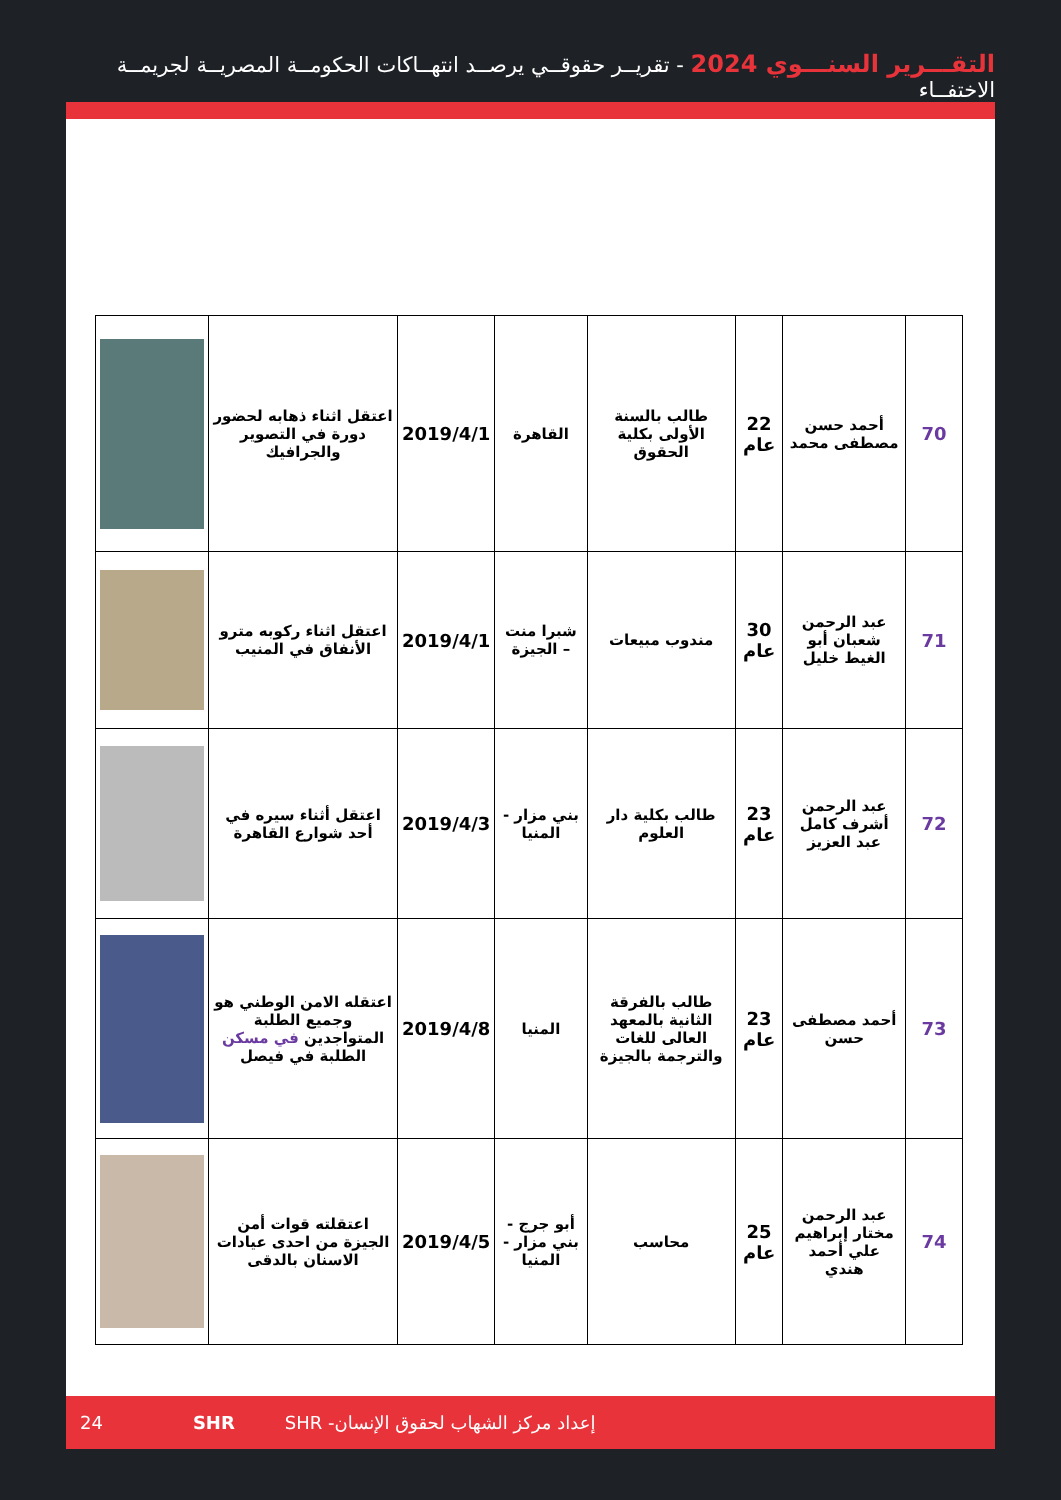التقـــرير السنـــوي 2024 - تقريــر حقوقــي يرصــد انتهــاكات الحكومــة المصريــة لجريمــة الاختفــاء
| 70 | أحمد حسن مصطفى محمد | 22 عام | طالب بالسنة الأولى بكلية الحقوق | القاهرة | 2019/4/1 | اعتقل اثناء ذهابه لحضور دورة في التصوير والجرافيك | |
| 71 | عبد الرحمن شعبان أبو الغيط خليل | 30 عام | مندوب مبيعات | شبرا منت – الجيزة | 2019/4/1 | اعتقل اثناء ركوبه مترو الأنفاق في المنيب | |
| 72 | عبد الرحمن أشرف كامل عبد العزيز | 23 عام | طالب بكلية دار العلوم | بني مزار - المنيا | 2019/4/3 | اعتقل أثناء سيره في أحد شوارع القاهرة | |
| 73 | أحمد مصطفى حسن | 23 عام | طالب بالفرقة الثانية بالمعهد العالى للغات والترجمة بالجيزة | المنيا | 2019/4/8 | اعتقله الامن الوطني هو وجميع الطلبة المتواجدين في مسكن الطلبة في فيصل | |
| 74 | عبد الرحمن مختار إبراهيم علي أحمد هندي | 25 عام | محاسب | أبو جرج - بني مزار - المنيا | 2019/4/5 | اعتقلته قوات أمن الجيزة من احدى عيادات الاسنان بالدقى | |
24 SHR إعداد مركز الشهاب لحقوق الإنسان- SHR